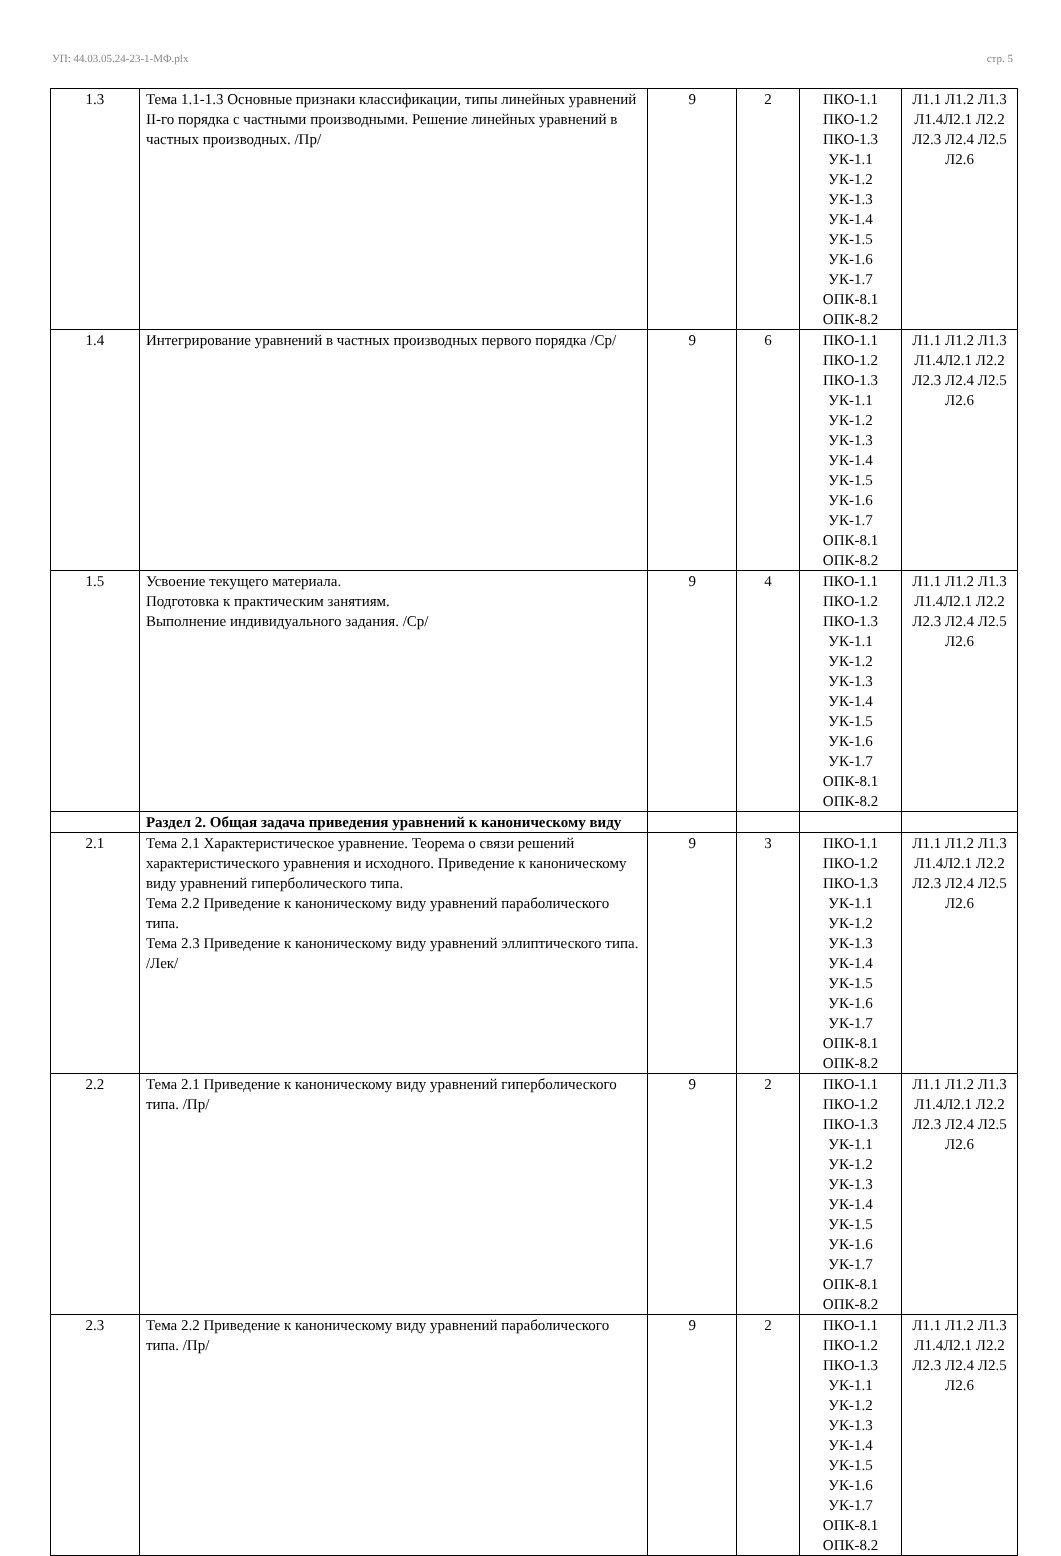УП: 44.03.05.24-23-1-МФ.plx стр. 5
| 1.3 | Тема 1.1-1.3 Основные признаки классификации, типы линейных уравнений II-го порядка с частными производными. Решение линейных уравнений в частных производных. /Пр/ | 9 | 2 | ПКО-1.1 ПКО-1.2 ПКО-1.3 УК-1.1 УК-1.2 УК-1.3 УК-1.4 УК-1.5 УК-1.6 УК-1.7 ОПК-8.1 ОПК-8.2 | Л1.1 Л1.2 Л1.3 Л1.4Л2.1 Л2.2 Л2.3 Л2.4 Л2.5 Л2.6 |
| 1.4 | Интегрирование уравнений в частных производных первого порядка /Ср/ | 9 | 6 | ПКО-1.1 ПКО-1.2 ПКО-1.3 УК-1.1 УК-1.2 УК-1.3 УК-1.4 УК-1.5 УК-1.6 УК-1.7 ОПК-8.1 ОПК-8.2 | Л1.1 Л1.2 Л1.3 Л1.4Л2.1 Л2.2 Л2.3 Л2.4 Л2.5 Л2.6 |
| 1.5 | Усвоение текущего материала. Подготовка к практическим занятиям. Выполнение индивидуального задания. /Ср/ | 9 | 4 | ПКО-1.1 ПКО-1.2 ПКО-1.3 УК-1.1 УК-1.2 УК-1.3 УК-1.4 УК-1.5 УК-1.6 УК-1.7 ОПК-8.1 ОПК-8.2 | Л1.1 Л1.2 Л1.3 Л1.4Л2.1 Л2.2 Л2.3 Л2.4 Л2.5 Л2.6 |
| | Раздел 2. Общая задача приведения уравнений к каноническому виду | | | | |
| 2.1 | Тема 2.1 Характеристическое уравнение. Теорема о связи решений характеристического уравнения и исходного. Приведение к каноническому виду уравнений гиперболического типа. Тема 2.2 Приведение к каноническому виду уравнений параболического типа. Тема 2.3 Приведение к каноническому виду уравнений эллиптического типа. /Лек/ | 9 | 3 | ПКО-1.1 ПКО-1.2 ПКО-1.3 УК-1.1 УК-1.2 УК-1.3 УК-1.4 УК-1.5 УК-1.6 УК-1.7 ОПК-8.1 ОПК-8.2 | Л1.1 Л1.2 Л1.3 Л1.4Л2.1 Л2.2 Л2.3 Л2.4 Л2.5 Л2.6 |
| 2.2 | Тема 2.1 Приведение к каноническому виду уравнений гиперболического типа. /Пр/ | 9 | 2 | ПКО-1.1 ПКО-1.2 ПКО-1.3 УК-1.1 УК-1.2 УК-1.3 УК-1.4 УК-1.5 УК-1.6 УК-1.7 ОПК-8.1 ОПК-8.2 | Л1.1 Л1.2 Л1.3 Л1.4Л2.1 Л2.2 Л2.3 Л2.4 Л2.5 Л2.6 |
| 2.3 | Тема 2.2 Приведение к каноническому виду уравнений параболического типа. /Пр/ | 9 | 2 | ПКО-1.1 ПКО-1.2 ПКО-1.3 УК-1.1 УК-1.2 УК-1.3 УК-1.4 УК-1.5 УК-1.6 УК-1.7 ОПК-8.1 ОПК-8.2 | Л1.1 Л1.2 Л1.3 Л1.4Л2.1 Л2.2 Л2.3 Л2.4 Л2.5 Л2.6 |